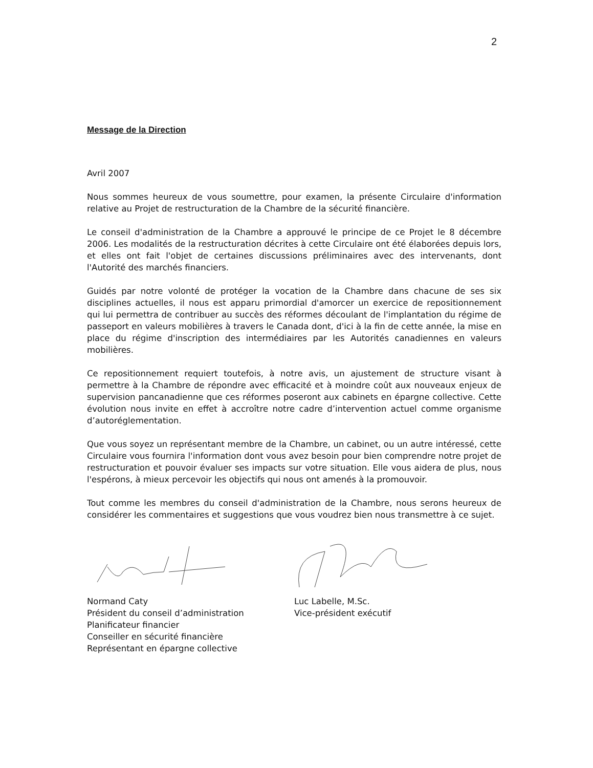2
Message de la Direction
Avril 2007
Nous sommes heureux de vous soumettre, pour examen, la présente Circulaire d'information relative au Projet de restructuration de la Chambre de la sécurité financière.
Le conseil d'administration de la Chambre a approuvé le principe de ce Projet le 8 décembre 2006. Les modalités de la restructuration décrites à cette Circulaire ont été élaborées depuis lors, et elles ont fait l'objet de certaines discussions préliminaires avec des intervenants, dont l'Autorité des marchés financiers.
Guidés par notre volonté de protéger la vocation de la Chambre dans chacune de ses six disciplines actuelles, il nous est apparu primordial d'amorcer un exercice de repositionnement qui lui permettra de contribuer au succès des réformes découlant de l'implantation du régime de passeport en valeurs mobilières à travers le Canada dont, d'ici à la fin de cette année, la mise en place du régime d'inscription des intermédiaires par les Autorités canadiennes en valeurs mobilières.
Ce repositionnement requiert toutefois, à notre avis, un ajustement de structure visant à permettre à la Chambre de répondre avec efficacité et à moindre coût aux nouveaux enjeux de supervision pancanadienne que ces réformes poseront aux cabinets en épargne collective. Cette évolution nous invite en effet à accroître notre cadre d’intervention actuel comme organisme d’autoréglementation.
Que vous soyez un représentant membre de la Chambre, un cabinet, ou un autre intéressé, cette Circulaire vous fournira l'information dont vous avez besoin pour bien comprendre notre projet de restructuration et pouvoir évaluer ses impacts sur votre situation. Elle vous aidera de plus, nous l'espérons, à mieux percevoir les objectifs qui nous ont amenés à la promouvoir.
Tout comme les membres du conseil d'administration de la Chambre, nous serons heureux de considérer les commentaires et suggestions que vous voudrez bien nous transmettre à ce sujet.
Normand Caty
Président du conseil d’administration
Planificateur financier
Conseiller en sécurité financière
Représentant en épargne collective
Luc Labelle, M.Sc.
Vice-président exécutif